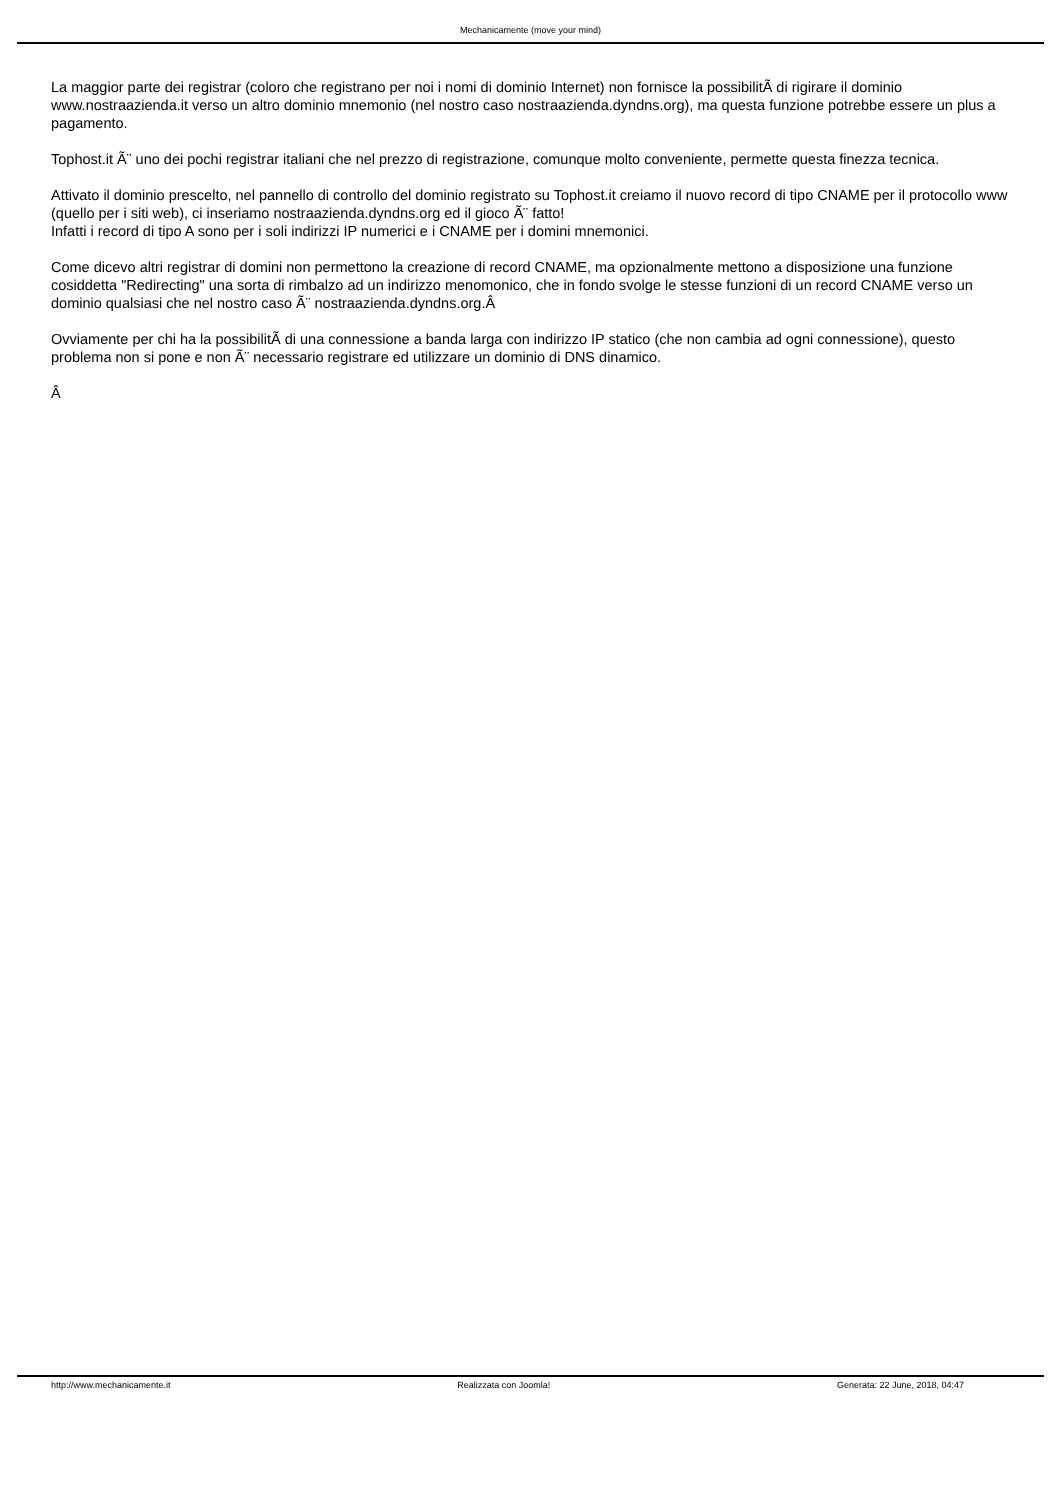Mechanicamente (move your mind)
La maggior parte dei registrar (coloro che registrano per noi i nomi di dominio Internet) non fornisce la possibilitÃ di rigirare il dominio www.nostraazienda.it verso un altro dominio mnemonio (nel nostro caso nostraazienda.dyndns.org), ma questa funzione potrebbe essere un plus a pagamento.
Tophost.it Ã¨ uno dei pochi registrar italiani che nel prezzo di registrazione, comunque molto conveniente, permette questa finezza tecnica.
Attivato il dominio prescelto, nel pannello di controllo del dominio registrato su Tophost.it creiamo il nuovo record di tipo CNAME per il protocollo www (quello per i siti web), ci inseriamo nostraazienda.dyndns.org ed il gioco Ã¨ fatto!
Infatti i record di tipo A sono per i soli indirizzi IP numerici e i CNAME per i domini mnemonici.
Come dicevo altri registrar di domini non permettono la creazione di record CNAME, ma opzionalmente mettono a disposizione una funzione cosiddetta "Redirecting" una sorta di rimbalzo ad un indirizzo menomonico, che in fondo svolge le stesse funzioni di un record CNAME verso un dominio qualsiasi che nel nostro caso Ã¨ nostraazienda.dyndns.org.Â
Ovviamente per chi ha la possibilitÃ di una connessione a banda larga con indirizzo IP statico (che non cambia ad ogni connessione), questo problema non si pone e non Ã¨ necessario registrare ed utilizzare un dominio di DNS dinamico.
Â
http://www.mechanicamente.it Realizzata con Joomla! Generata: 22 June, 2018, 04:47